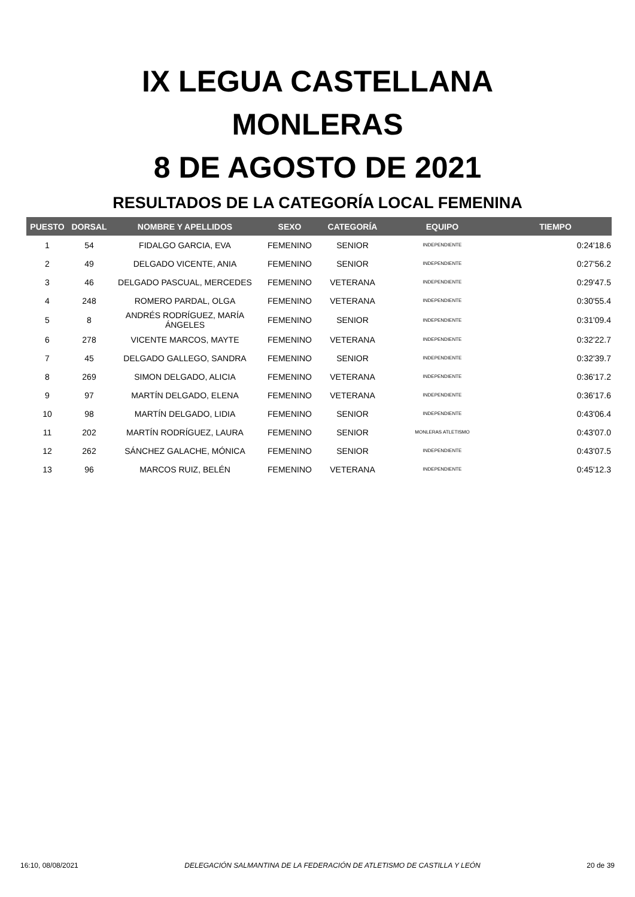IX LEGUA CASTELLANA
MONLERAS
8 DE AGOSTO DE 2021
RESULTADOS DE LA CATEGORÍA LOCAL FEMENINA
| PUESTO | DORSAL | NOMBRE Y APELLIDOS | SEXO | CATEGORÍA | EQUIPO | TIEMPO |
| --- | --- | --- | --- | --- | --- | --- |
| 1 | 54 | FIDALGO GARCIA, EVA | FEMENINO | SENIOR | INDEPENDIENTE | 0:24'18.6 |
| 2 | 49 | DELGADO VICENTE, ANIA | FEMENINO | SENIOR | INDEPENDIENTE | 0:27'56.2 |
| 3 | 46 | DELGADO PASCUAL, MERCEDES | FEMENINO | VETERANA | INDEPENDIENTE | 0:29'47.5 |
| 4 | 248 | ROMERO PARDAL, OLGA | FEMENINO | VETERANA | INDEPENDIENTE | 0:30'55.4 |
| 5 | 8 | ANDRÉS RODRÍGUEZ, MARÍA ÁNGELES | FEMENINO | SENIOR | INDEPENDIENTE | 0:31'09.4 |
| 6 | 278 | VICENTE MARCOS, MAYTE | FEMENINO | VETERANA | INDEPENDIENTE | 0:32'22.7 |
| 7 | 45 | DELGADO GALLEGO, SANDRA | FEMENINO | SENIOR | INDEPENDIENTE | 0:32'39.7 |
| 8 | 269 | SIMON DELGADO, ALICIA | FEMENINO | VETERANA | INDEPENDIENTE | 0:36'17.2 |
| 9 | 97 | MARTÍN DELGADO, ELENA | FEMENINO | VETERANA | INDEPENDIENTE | 0:36'17.6 |
| 10 | 98 | MARTÍN DELGADO, LIDIA | FEMENINO | SENIOR | INDEPENDIENTE | 0:43'06.4 |
| 11 | 202 | MARTÍN RODRÍGUEZ, LAURA | FEMENINO | SENIOR | MONLERAS ATLETISMO | 0:43'07.0 |
| 12 | 262 | SÁNCHEZ GALACHE, MÓNICA | FEMENINO | SENIOR | INDEPENDIENTE | 0:43'07.5 |
| 13 | 96 | MARCOS RUIZ, BELÉN | FEMENINO | VETERANA | INDEPENDIENTE | 0:45'12.3 |
16:10, 08/08/2021 DELEGACIÓN SALMANTINA DE LA FEDERACIÓN DE ATLETISMO DE CASTILLA Y LEÓN 20 de 39